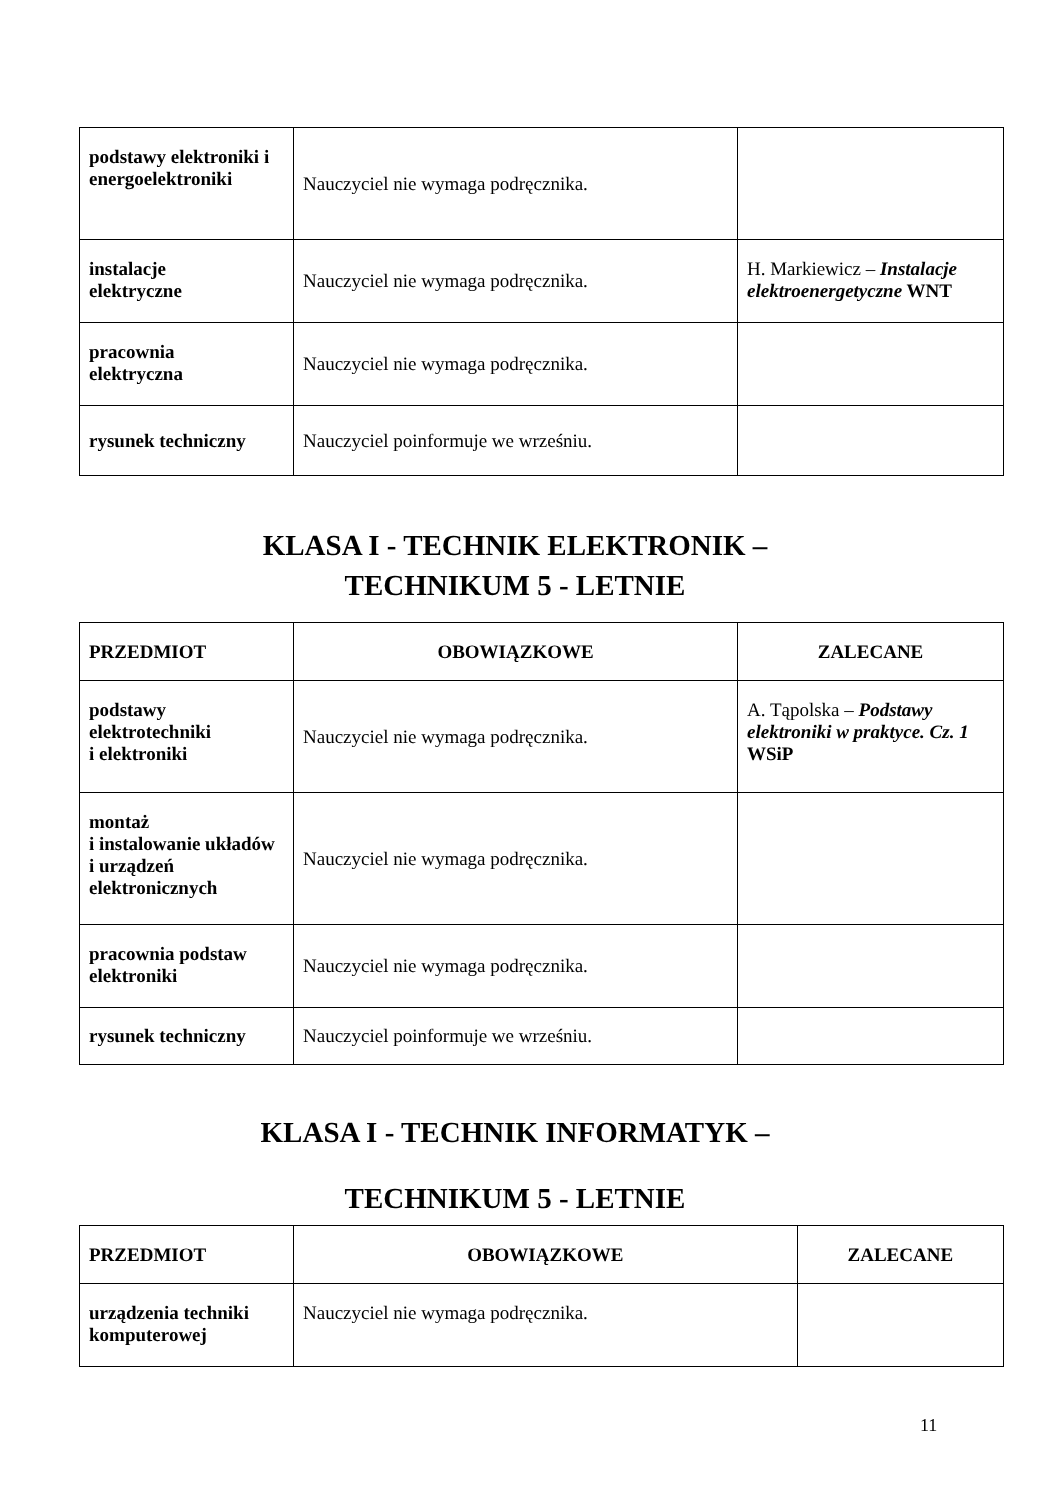| podstawy elektroniki i energoelektroniki | Nauczyciel nie wymaga podręcznika. | |
| instalacje elektryczne | Nauczyciel nie wymaga podręcznika. | H. Markiewicz – Instalacje elektroenergetyczne WNT |
| pracownia elektryczna | Nauczyciel nie wymaga podręcznika. | |
| rysunek techniczny | Nauczyciel poinformuje we wrześniu. | |
KLASA I - TECHNIK ELEKTRONIK –
TECHNIKUM 5 - LETNIE
| PRZEDMIOT | OBOWIĄZKOWE | ZALECANE |
| --- | --- | --- |
| podstawy elektrotechniki i elektroniki | Nauczyciel nie wymaga podręcznika. | A. Tąpolska – Podstawy elektroniki w praktyce. Cz. 1 WSiP |
| montaż i instalowanie układów i urządzeń elektronicznych | Nauczyciel nie wymaga podręcznika. | |
| pracownia podstaw elektroniki | Nauczyciel nie wymaga podręcznika. | |
| rysunek techniczny | Nauczyciel poinformuje we wrześniu. | |
KLASA I - TECHNIK INFORMATYK –
TECHNIKUM 5 - LETNIE
| PRZEDMIOT | OBOWIĄZKOWE | ZALECANE |
| --- | --- | --- |
| urządzenia techniki komputerowej | Nauczyciel nie wymaga podręcznika. | |
11